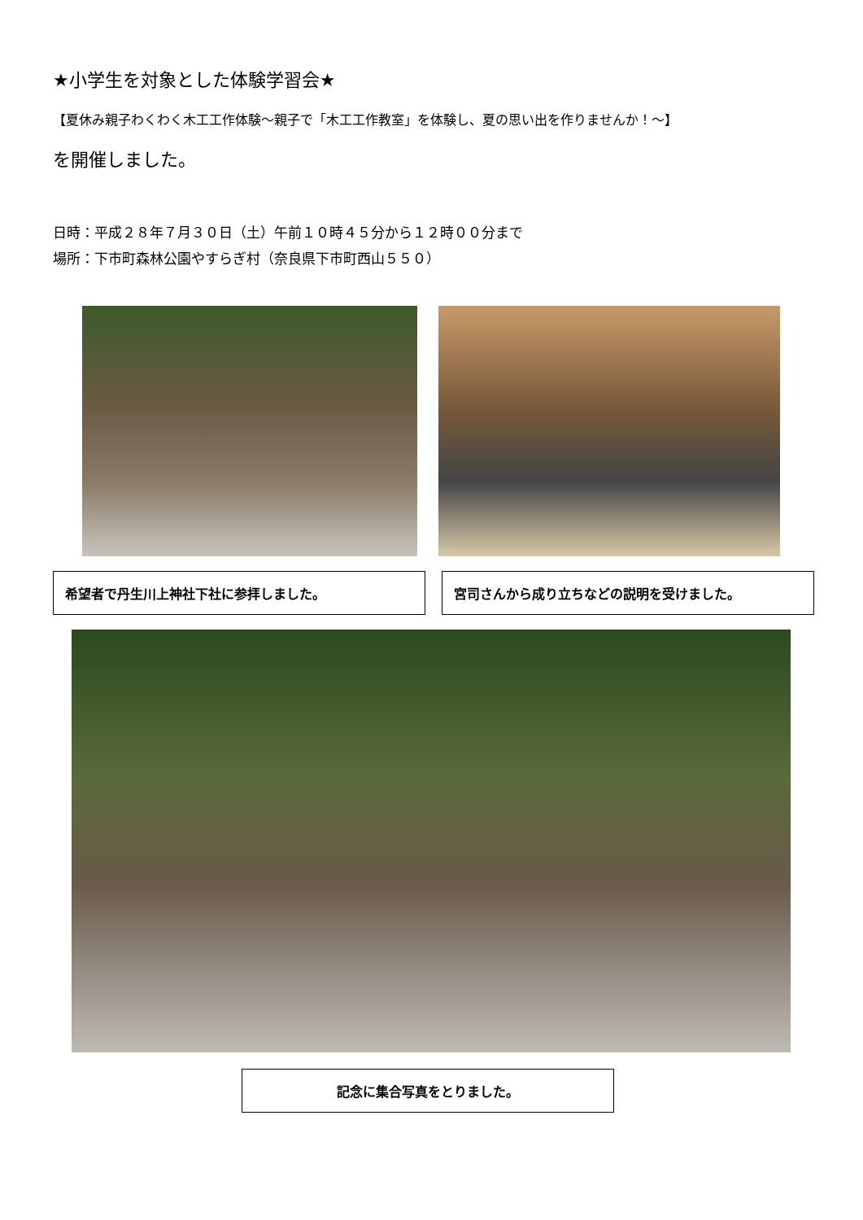★小学生を対象とした体験学習会★
【夏休み親子わくわく木工工作体験～親子で「木工工作教室」を体験し、夏の思い出を作りませんか！～】
を開催しました。
日時：平成２８年７月３０日（土）午前１０時４５分から１２時００分まで
場所：下市町森林公園やすらぎ村（奈良県下市町西山５５０）
希望者で丹生川上神社下社に参拝しました。 宮司さんから成り立ちなどの説明を受けました。
記念に集合写真をとりました。